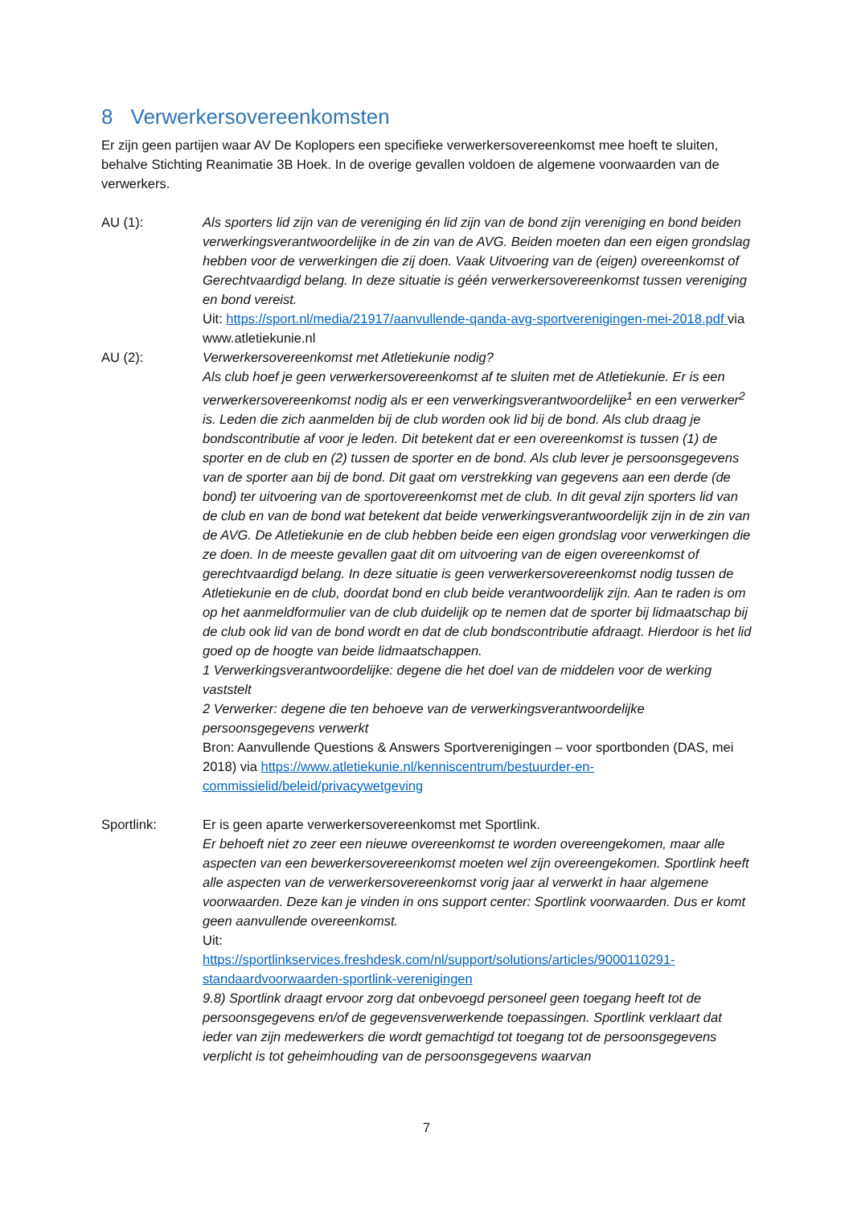8 Verwerkersovereenkomsten
Er zijn geen partijen waar AV De Koplopers een specifieke verwerkersovereenkomst mee hoeft te sluiten, behalve Stichting Reanimatie 3B Hoek. In de overige gevallen voldoen de algemene voorwaarden van de verwerkers.
AU (1): Als sporters lid zijn van de vereniging én lid zijn van de bond zijn vereniging en bond beiden verwerkingsverantwoordelijke in de zin van de AVG. Beiden moeten dan een eigen grondslag hebben voor de verwerkingen die zij doen. Vaak Uitvoering van de (eigen) overeenkomst of Gerechtvaardigd belang. In deze situatie is géén verwerkersovereenkomst tussen vereniging en bond vereist.
Uit: https://sport.nl/media/21917/aanvullende-qanda-avg-sportverenigingen-mei-2018.pdf via www.atletiekunie.nl
AU (2): Verwerkersovereenkomst met Atletiekunie nodig?
Als club hoef je geen verwerkersovereenkomst af te sluiten met de Atletiekunie. Er is een verwerkersovereenkomst nodig als er een verwerkingsverantwoordelijke<sup>1</sup> en een verwerker<sup>2</sup> is. Leden die zich aanmelden bij de club worden ook lid bij de bond. Als club draag je bondscontributie af voor je leden. Dit betekent dat er een overeenkomst is tussen (1) de sporter en de club en (2) tussen de sporter en de bond. Als club lever je persoonsgegevens van de sporter aan bij de bond. Dit gaat om verstrekking van gegevens aan een derde (de bond) ter uitvoering van de sportovereenkomst met de club. In dit geval zijn sporters lid van de club en van de bond wat betekent dat beide verwerkingsverantwoordelijk zijn in de zin van de AVG. De Atletiekunie en de club hebben beide een eigen grondslag voor verwerkingen die ze doen. In de meeste gevallen gaat dit om uitvoering van de eigen overeenkomst of gerechtvaardigd belang. In deze situatie is geen verwerkersovereenkomst nodig tussen de Atletiekunie en de club, doordat bond en club beide verantwoordelijk zijn. Aan te raden is om op het aanmeldformulier van de club duidelijk op te nemen dat de sporter bij lidmaatschap bij de club ook lid van de bond wordt en dat de club bondscontributie afdraagt. Hierdoor is het lid goed op de hoogte van beide lidmaatschappen.
1 Verwerkingsverantwoordelijke: degene die het doel van de middelen voor de werking vaststelt
2 Verwerker: degene die ten behoeve van de verwerkingsverantwoordelijke persoonsgegevens verwerkt
Bron: Aanvullende Questions & Answers Sportverenigingen – voor sportbonden (DAS, mei 2018) via https://www.atletiekunie.nl/kenniscentrum/bestuurder-en-commissielid/beleid/privacywetgeving
Sportlink: Er is geen aparte verwerkersovereenkomst met Sportlink.
Er behoeft niet zo zeer een nieuwe overeenkomst te worden overeengekomen, maar alle aspecten van een bewerkersovereenkomst moeten wel zijn overeengekomen. Sportlink heeft alle aspecten van de verwerkersovereenkomst vorig jaar al verwerkt in haar algemene voorwaarden. Deze kan je vinden in ons support center: Sportlink voorwaarden. Dus er komt geen aanvullende overeenkomst.
Uit:
https://sportlinkservices.freshdesk.com/nl/support/solutions/articles/9000110291-standaardvoorwaarden-sportlink-verenigingen
9.8) Sportlink draagt ervoor zorg dat onbevoegd personeel geen toegang heeft tot de persoonsgegevens en/of de gegevensverwerkende toepassingen. Sportlink verklaart dat ieder van zijn medewerkers die wordt gemachtigd tot toegang tot de persoonsgegevens verplicht is tot geheimhouding van de persoonsgegevens waarvan
7